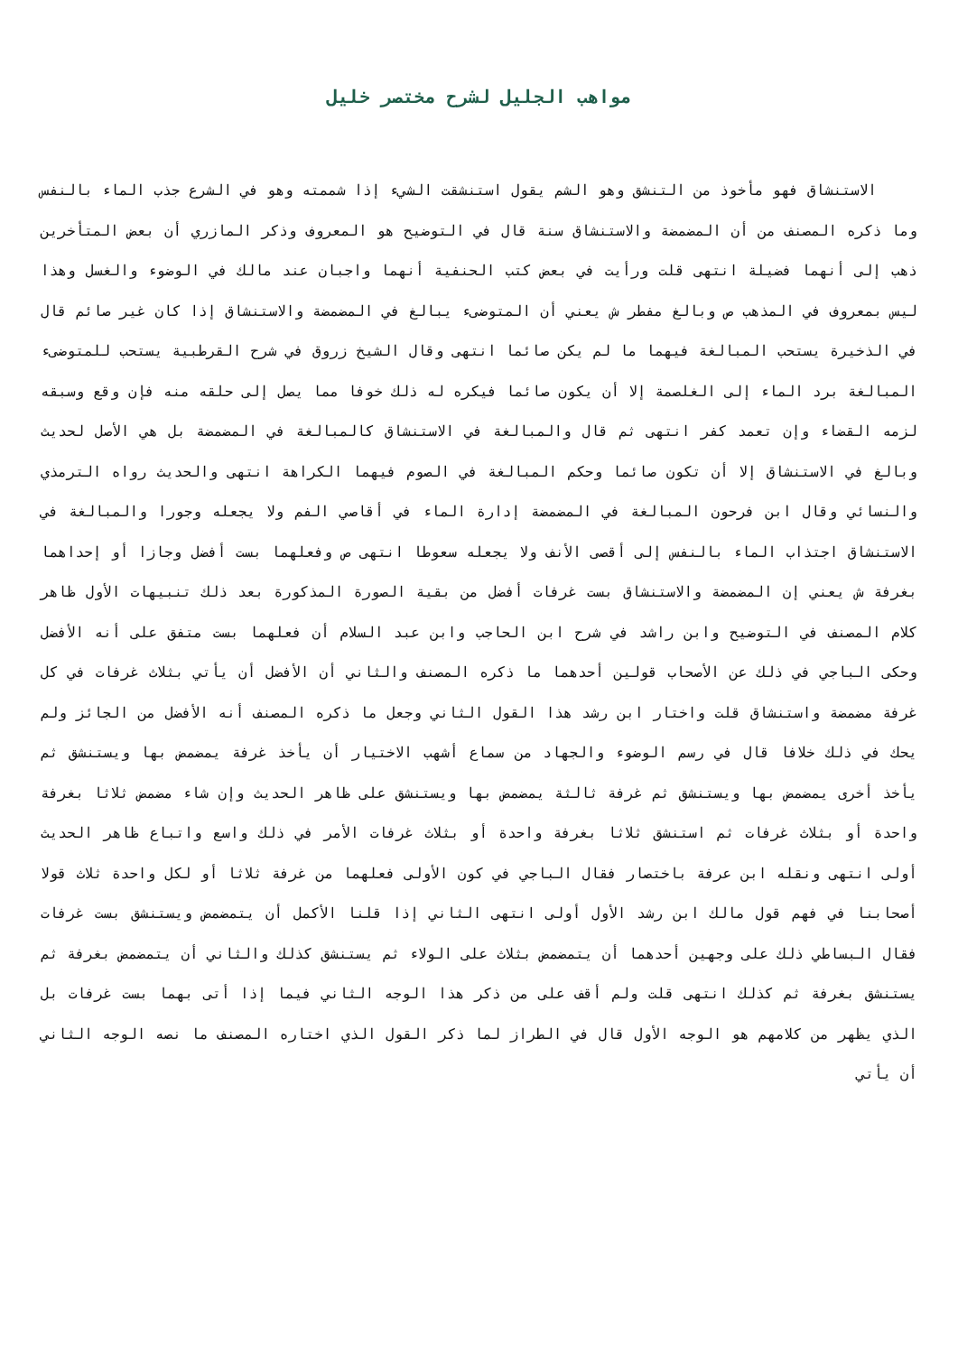مواهب الجليل لشرح مختصر خليل
الاستنشاق فهو مأخوذ من التنشق وهو الشم يقول استنشقت الشيء إذا شممته وهو في الشرع جذب الماء بالنفس وما ذكره المصنف من أن المضمضة والاستنشاق سنة قال في التوضيح هو المعروف وذكر المازري أن بعض المتأخرين ذهب إلى أنهما فضيلة انتهى قلت ورأيت في بعض كتب الحنفية أنهما واجبان عند مالك في الوضوء والغسل وهذا ليس بمعروف في المذهب ص وبالغ مفطر ش يعني أن المتوضىء يبالغ في المضمضة والاستنشاق إذا كان غير صائم قال في الذخيرة يستحب المبالغة فيهما ما لم يكن صائما انتهى وقال الشيخ زروق في شرح القرطبية يستحب للمتوضىء المبالغة برد الماء إلى الغلصمة إلا أن يكون صائما فيكره له ذلك خوفا مما يصل إلى حلقه منه فإن وقع وسبقه لزمه القضاء وإن تعمد كفر انتهى ثم قال والمبالغة في الاستنشاق كالمبالغة في المضمضة بل هي الأصل لحديث وبالغ في الاستنشاق إلا أن تكون صائما وحكم المبالغة في الصوم فيهما الكراهة انتهى والحديث رواه الترمذي والنسائي وقال ابن فرحون المبالغة في المضمضة إدارة الماء في أقاصي الفم ولا يجعله وجورا والمبالغة في الاستنشاق اجتذاب الماء بالنفس إلى أقصى الأنف ولا يجعله سعوطا انتهى ص وفعلهما بست أفضل وجازا أو إحداهما بغرفة ش يعني إن المضمضة والاستنشاق بست غرفات أفضل من بقية الصورة المذكورة بعد ذلك تنبيهات الأول ظاهر كلام المصنف في التوضيح وابن راشد في شرح ابن الحاجب وابن عبد السلام أن فعلهما بست متفق على أنه الأفضل وحكى الباجي في ذلك عن الأصحاب قولين أحدهما ما ذكره المصنف والثاني أن الأفضل أن يأتي بثلاث غرفات في كل غرفة مضمضة واستنشاق قلت واختار ابن رشد هذا القول الثاني وجعل ما ذكره المصنف أنه الأفضل من الجائز ولم يحك في ذلك خلافا قال في رسم الوضوء والجهاد من سماع أشهب الاختيار أن يأخذ غرفة يمضمض بها ويستنشق ثم يأخذ أخرى يمضمض بها ويستنشق ثم غرفة ثالثة يمضمض بها ويستنشق على ظاهر الحديث وإن شاء مضمض ثلاثا بغرفة واحدة أو بثلاث غرفات ثم استنشق ثلاثا بغرفة واحدة أو بثلاث غرفات الأمر في ذلك واسع واتباع ظاهر الحديث أولى انتهى ونقله ابن عرفة باختصار فقال الباجي في كون الأولى فعلهما من غرفة ثلاثا أو لكل واحدة ثلاث قولا أصحابنا في فهم قول مالك ابن رشد الأول أولى انتهى الثاني إذا قلنا الأكمل أن يتمضمض ويستنشق بست غرفات فقال البساطي ذلك على وجهين أحدهما أن يتمضمض بثلاث على الولاء ثم يستنشق كذلك والثاني أن يتمضمض بغرفة ثم يستنشق بغرفة ثم كذلك انتهى قلت ولم أقف على من ذكر هذا الوجه الثاني فيما إذا أتى بهما بست غرفات بل الذي يظهر من كلامهم هو الوجه الأول قال في الطراز لما ذكر القول الذي اختاره المصنف ما نصه الوجه الثاني أن يأتي